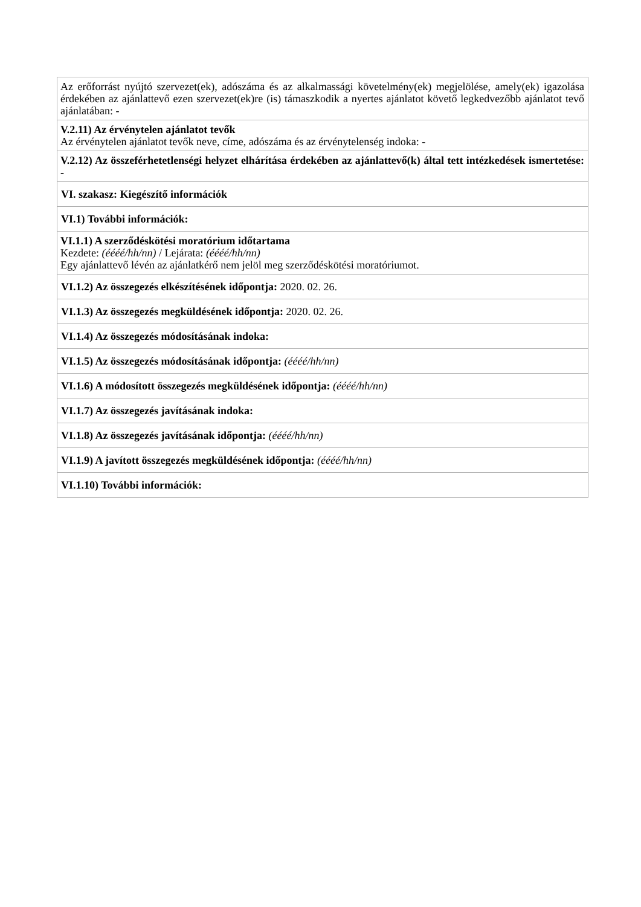| Az erőforrást nyújtó szervezet(ek), adószáma és az alkalmassági követelmény(ek) megjelölése, amely(ek) igazolása érdekében az ajánlattevő ezen szervezet(ek)re (is) támaszkodik a nyertes ajánlatot követő legkedvezőbb ajánlatot tevő ajánlatában: - |
| V.2.11) Az érvénytelen ajánlatot tevők Az érvénytelen ajánlatot tevők neve, címe, adószáma és az érvénytelenség indoka: - |
| V.2.12) Az összeférhetetlenségi helyzet elhárítása érdekében az ajánlattevő(k) által tett intézkedések ismertetése: - |
| VI. szakasz: Kiegészítő információk |
| VI.1) További információk: |
| VI.1.1) A szerződéskötési moratórium időtartama Kezdete: (éééé/hh/nn) / Lejárata: (éééé/hh/nn) Egy ajánlattevő lévén az ajánlatkérő nem jelöl meg szerződéskötési moratóriumot. |
| VI.1.2) Az összegezés elkészítésének időpontja: 2020. 02. 26. |
| VI.1.3) Az összegezés megküldésének időpontja: 2020. 02. 26. |
| VI.1.4) Az összegezés módosításának indoka: |
| VI.1.5) Az összegezés módosításának időpontja: (éééé/hh/nn) |
| VI.1.6) A módosított összegezés megküldésének időpontja: (éééé/hh/nn) |
| VI.1.7) Az összegezés javításának indoka: |
| VI.1.8) Az összegezés javításának időpontja: (éééé/hh/nn) |
| VI.1.9) A javított összegezés megküldésének időpontja: (éééé/hh/nn) |
| VI.1.10) További információk: |